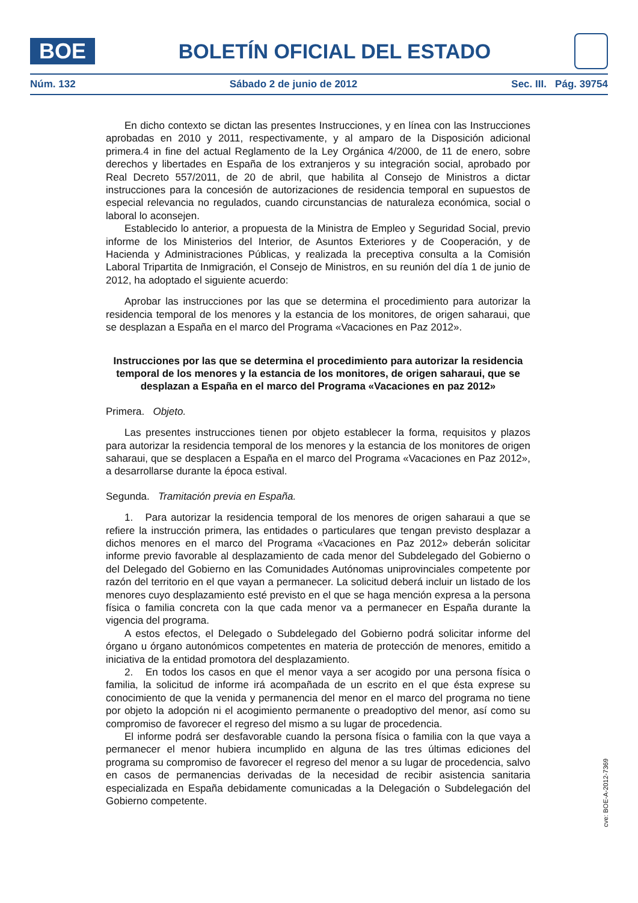BOE
BOLETÍN OFICIAL DEL ESTADO
Núm. 132 Sábado 2 de junio de 2012 Sec. III. Pág. 39754
En dicho contexto se dictan las presentes Instrucciones, y en línea con las Instrucciones aprobadas en 2010 y 2011, respectivamente, y al amparo de la Disposición adicional primera.4 in fine del actual Reglamento de la Ley Orgánica 4/2000, de 11 de enero, sobre derechos y libertades en España de los extranjeros y su integración social, aprobado por Real Decreto 557/2011, de 20 de abril, que habilita al Consejo de Ministros a dictar instrucciones para la concesión de autorizaciones de residencia temporal en supuestos de especial relevancia no regulados, cuando circunstancias de naturaleza económica, social o laboral lo aconsejen.
Establecido lo anterior, a propuesta de la Ministra de Empleo y Seguridad Social, previo informe de los Ministerios del Interior, de Asuntos Exteriores y de Cooperación, y de Hacienda y Administraciones Públicas, y realizada la preceptiva consulta a la Comisión Laboral Tripartita de Inmigración, el Consejo de Ministros, en su reunión del día 1 de junio de 2012, ha adoptado el siguiente acuerdo:
Aprobar las instrucciones por las que se determina el procedimiento para autorizar la residencia temporal de los menores y la estancia de los monitores, de origen saharaui, que se desplazan a España en el marco del Programa «Vacaciones en Paz 2012».
Instrucciones por las que se determina el procedimiento para autorizar la residencia temporal de los menores y la estancia de los monitores, de origen saharaui, que se desplazan a España en el marco del Programa «Vacaciones en paz 2012»
Primera. Objeto.
Las presentes instrucciones tienen por objeto establecer la forma, requisitos y plazos para autorizar la residencia temporal de los menores y la estancia de los monitores de origen saharaui, que se desplacen a España en el marco del Programa «Vacaciones en Paz 2012», a desarrollarse durante la época estival.
Segunda. Tramitación previa en España.
1. Para autorizar la residencia temporal de los menores de origen saharaui a que se refiere la instrucción primera, las entidades o particulares que tengan previsto desplazar a dichos menores en el marco del Programa «Vacaciones en Paz 2012» deberán solicitar informe previo favorable al desplazamiento de cada menor del Subdelegado del Gobierno o del Delegado del Gobierno en las Comunidades Autónomas uniprovinciales competente por razón del territorio en el que vayan a permanecer. La solicitud deberá incluir un listado de los menores cuyo desplazamiento esté previsto en el que se haga mención expresa a la persona física o familia concreta con la que cada menor va a permanecer en España durante la vigencia del programa.
A estos efectos, el Delegado o Subdelegado del Gobierno podrá solicitar informe del órgano u órgano autonómicos competentes en materia de protección de menores, emitido a iniciativa de la entidad promotora del desplazamiento.
2. En todos los casos en que el menor vaya a ser acogido por una persona física o familia, la solicitud de informe irá acompañada de un escrito en el que ésta exprese su conocimiento de que la venida y permanencia del menor en el marco del programa no tiene por objeto la adopción ni el acogimiento permanente o preadoptivo del menor, así como su compromiso de favorecer el regreso del mismo a su lugar de procedencia.
El informe podrá ser desfavorable cuando la persona física o familia con la que vaya a permanecer el menor hubiera incumplido en alguna de las tres últimas ediciones del programa su compromiso de favorecer el regreso del menor a su lugar de procedencia, salvo en casos de permanencias derivadas de la necesidad de recibir asistencia sanitaria especializada en España debidamente comunicadas a la Delegación o Subdelegación del Gobierno competente.
cve: BOE-A-2012-7369